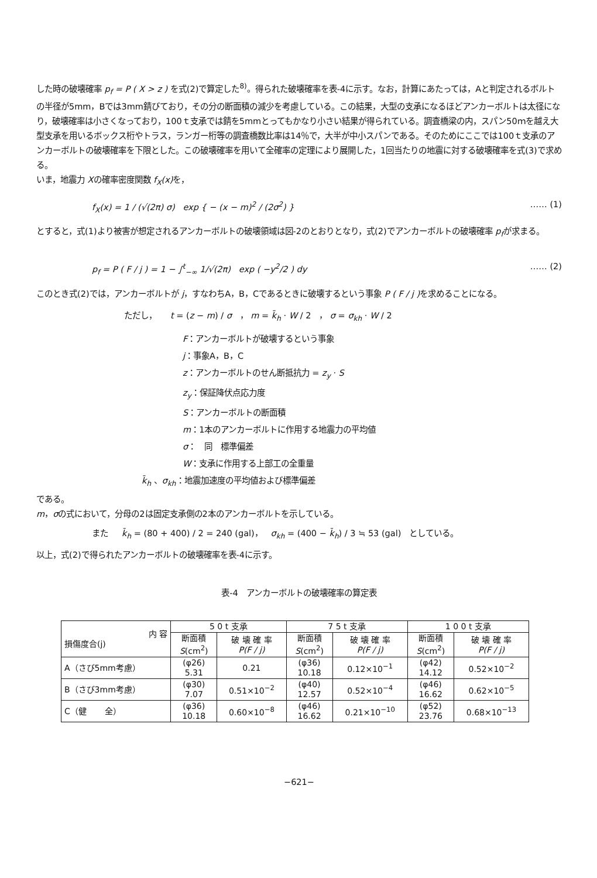した時の破壊確率 p<sub>f</sub> = P ( X > z ) を式(2)で算定した<sup>8)</sup>。得られた破壊確率を表-4に示す。なお，計算にあたっては，Aと判定されるボルトの半径が5mm，Bでは3mm錆びており，その分の断面積の減少を考慮している。この結果，大型の支承になるほどアンカーボルトは太径になり，破壊確率は小さくなっており，100ｔ支承では錆を5mmとってもかなり小さい結果が得られている。調査橋梁の内，スパン50ｍを越え大型支承を用いるボックス桁やトラス，ランガー桁等の調査橋数比率は14％で，大半が中小スパンである。そのためにここでは100ｔ支承のアンカーボルトの破壊確率を下限とした。この破壊確率を用いて全確率の定理により展開した，1回当たりの地震に対する破壊確率を式(3)で求める。
いま，地震力 Xの確率密度関数 f<sub>X</sub>(x) を，
f<sub>X</sub>(x) = 1 / (√(2π) σ) exp { − (x − m)<sup>2</sup> / (2σ<sup>2</sup>) } …… (1)
とすると，式(1)より被害が想定されるアンカーボルトの破壊領域は図-2のとおりとなり，式(2)でアンカーボルトの破壊確率 p<sub>f</sub>が求まる。
p<sub>f</sub> = P ( F / j ) = 1 − ∫<sup>t</sup><sub>−∞</sub> 1/√(2π) exp ( −y<sup>2</sup>/2 ) dy …… (2)
このとき式(2)では，アンカーボルトが j，すなわちA，B，Cであるときに破壊するという事象 P ( F / j ) を求めることになる。
ただし， t = (z − m) / σ ， m = k̄<sub>h</sub> · W / 2 ， σ = σ<sub>kh</sub> · W / 2
F：アンカーボルトが破壊するという事象
j：事象A，B，C
z：アンカーボルトのせん断抵抗力 = z<sub>y</sub> · S
z<sub>y</sub>：保証降伏点応力度
S：アンカーボルトの断面積
m：1本のアンカーボルトに作用する地震力の平均値
σ： 同 標準偏差
W：支承に作用する上部工の全重量
k̄<sub>h</sub> 、σ<sub>kh</sub>：地震加速度の平均値および標準偏差
である。
m，σの式において，分母の2は固定支承側の2本のアンカーボルトを示している。
また k̄<sub>h</sub> = (80 + 400) / 2 = 240 (gal)， σ<sub>kh</sub> = (400 − k̄<sub>h</sub>) / 3 ≒ 53 (gal) としている。
以上，式(2)で得られたアンカーボルトの破壊確率を表-4に示す。
表-4 アンカーボルトの破壊確率の算定表
| 内 容 損傷度合(j) | 5 0 t 支承 | | 7 5 t 支承 | | 1 0 0 t 支承 | |
| --- | --- | --- | --- | --- | --- | --- |
| | 断面積 S (cm<sup>2</sup>) | 破 壊 確 率 P(F / j) | 断面積 S (cm<sup>2</sup>) | 破 壊 確 率 P(F / j) | 断面積 S (cm<sup>2</sup>) | 破 壊 確 率 P(F / j) |
| A（さび5mm考慮） | (φ26) 5.31 | 0.21 | (φ36) 10.18 | 0.12×10<sup>−1</sup> | (φ42) 14.12 | 0.52×10<sup>−2</sup> |
| B（さび3mm考慮） | (φ30) 7.07 | 0.51×10<sup>−2</sup> | (φ40) 12.57 | 0.52×10<sup>−4</sup> | (φ46) 16.62 | 0.62×10<sup>−5</sup> |
| C（健 全） | (φ36) 10.18 | 0.60×10<sup>−8</sup> | (φ46) 16.62 | 0.21×10<sup>−10</sup> | (φ52) 23.76 | 0.68×10<sup>−13</sup> |
−621−